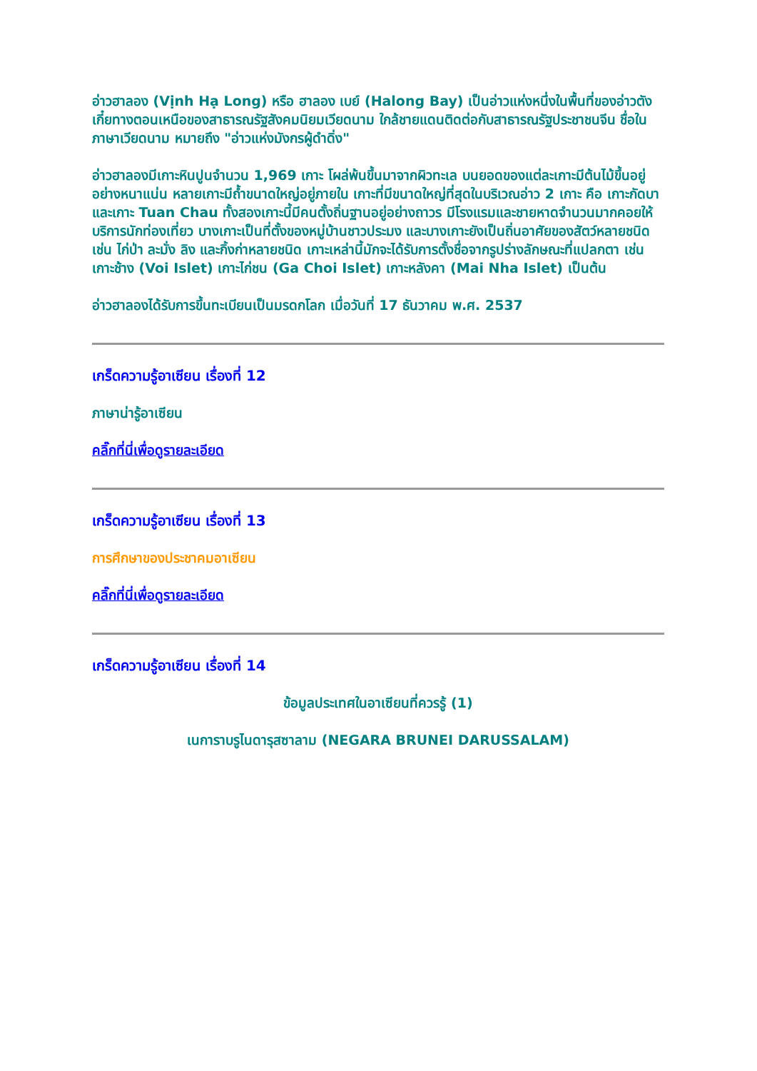อ่าวฮาลอง (Vịnh Hạ Long) หรือ ฮาลอง เบย์ (Halong Bay) เป็นอ่าวแห่งหนึ่งในพื้นที่ของอ่าวตังเกี๋ยทางตอนเหนือของสาธารณรัฐสังคมนิยมเวียดนาม ใกล้ชายแดนติดต่อกับสาธารณรัฐประชาชนจีน ชื่อในภาษาเวียดนาม หมายถึง "อ่าวแห่งมังกรผู้ดำดิ่ง"
อ่าวฮาลองมีเกาะหินปูนจำนวน 1,969 เกาะ โผล่พ้นขึ้นมาจากผิวทะเล บนยอดของแต่ละเกาะมีต้นไม้ขึ้นอยู่อย่างหนาแน่น หลายเกาะมีถ้ำขนาดใหญ่อยู่ภายใน เกาะที่มีขนาดใหญ่ที่สุดในบริเวณอ่าว 2 เกาะ คือ เกาะกัดบา และเกาะ Tuan Chau ทั้งสองเกาะนี้มีคนตั้งถิ่นฐานอยู่อย่างถาวร มีโรงแรมและชายหาดจำนวนมากคอยให้บริการนักท่องเที่ยว บางเกาะเป็นที่ตั้งของหมู่บ้านชาวประมง และบางเกาะยังเป็นถิ่นอาศัยของสัตว์หลายชนิด เช่น ไก่ป่า ละมั่ง ลิง และกิ้งก่าหลายชนิด เกาะเหล่านี้มักจะได้รับการตั้งชื่อจากรูปร่างลักษณะที่แปลกตา เช่น เกาะช้าง (Voi Islet) เกาะไก่ชน (Ga Choi Islet) เกาะหลังคา (Mai Nha Islet) เป็นต้น
อ่าวฮาลองได้รับการขึ้นทะเบียนเป็นมรดกโลก เมื่อวันที่ 17 ธันวาคม พ.ศ. 2537
เกร็ดความรู้อาเซียน เรื่องที่ 12
ภาษาน่ารู้อาเซียน
คลิ๊กที่นี่เพื่อดูรายละเอียด
เกร็ดความรู้อาเซียน เรื่องที่ 13
การศึกษาของประชาคมอาเซียน
คลิ๊กที่นี่เพื่อดูรายละเอียด
เกร็ดความรู้อาเซียน เรื่องที่ 14
ข้อมูลประเทศในอาเซียนที่ควรรู้ (1)
เนการาบรูไนดารุสซาลาม (NEGARA BRUNEI DARUSSALAM)